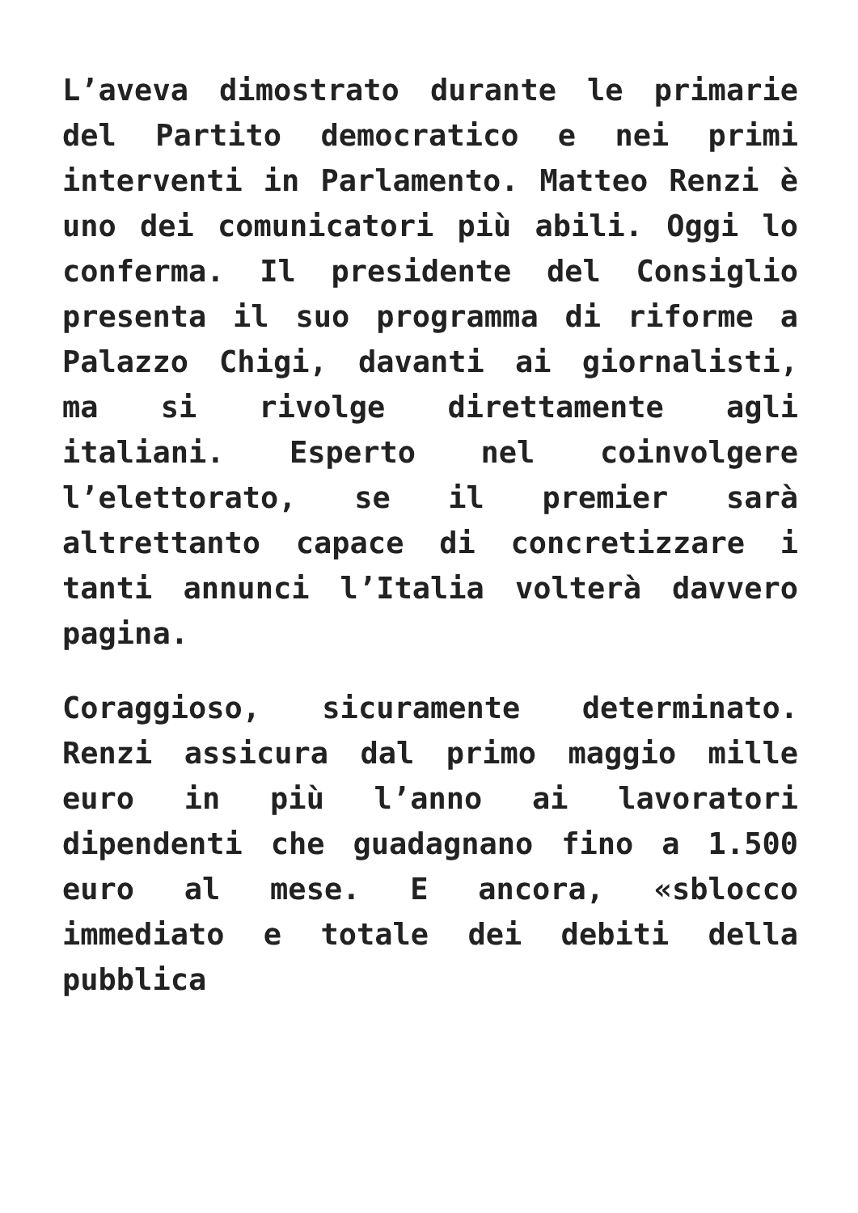L’aveva dimostrato durante le primarie del Partito democratico e nei primi interventi in Parlamento. Matteo Renzi è uno dei comunicatori più abili. Oggi lo conferma. Il presidente del Consiglio presenta il suo programma di riforme a Palazzo Chigi, davanti ai giornalisti, ma si rivolge direttamente agli italiani. Esperto nel coinvolgere l’elettorato, se il premier sarà altrettanto capace di concretizzare i tanti annunci l’Italia volterà davvero pagina.
Coraggioso, sicuramente determinato. Renzi assicura dal primo maggio mille euro in più l’anno ai lavoratori dipendenti che guadagnano fino a 1.500 euro al mese. E ancora, «sblocco immediato e totale dei debiti della pubblica